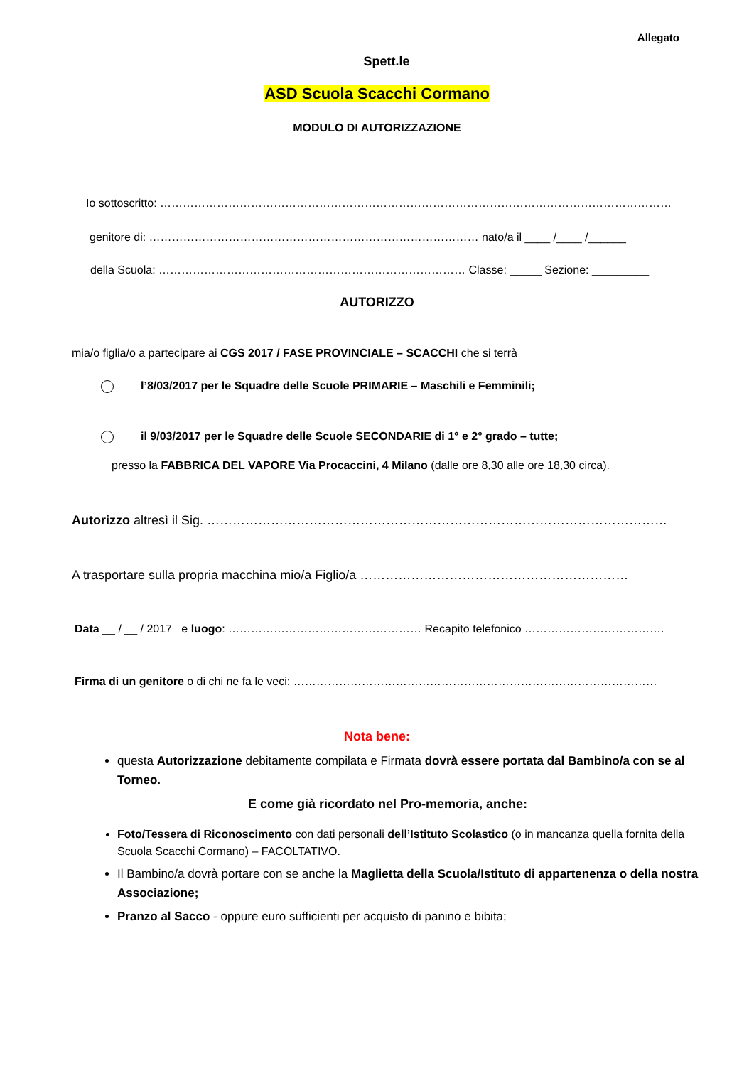Allegato
Spett.le
ASD Scuola Scacchi Cormano
MODULO DI AUTORIZZAZIONE
Io sottoscritto: ………………………………………………………………………………………………………………………
genitore di: …………………………………………………………………………… nato/a il ____ /____ /______
della Scuola: ……………………………………………………………………… Classe: _____ Sezione: _________
AUTORIZZO
mia/o figlia/o a partecipare ai CGS 2017 / FASE PROVINCIALE – SCACCHI che si terrà
l’8/03/2017 per le Squadre delle Scuole PRIMARIE – Maschili e Femminili;
il 9/03/2017 per le Squadre delle Scuole SECONDARIE di 1° e 2° grado – tutte;
presso la FABBRICA DEL VAPORE Via Procaccini, 4 Milano (dalle ore 8,30 alle ore 18,30 circa).
Autorizzo altresì il Sig. ………………………………………………………………………………………………
A trasportare sulla propria macchina mio/a Figlio/a ………………………………………………………
Data __ / __ / 2017 e luogo: …………………………………………… Recapito telefonico ……………………………….
Firma di un genitore o di chi ne fa le veci: ……………………………………………………………………………………
Nota bene:
questa Autorizzazione debitamente compilata e Firmata dovrà essere portata dal Bambino/a con se al Torneo.
E come già ricordato nel Pro-memoria, anche:
Foto/Tessera di Riconoscimento con dati personali dell’Istituto Scolastico (o in mancanza quella fornita della Scuola Scacchi Cormano) – FACOLTATIVO.
Il Bambino/a dovrà portare con se anche la Maglietta della Scuola/Istituto di appartenenza o della nostra Associazione;
Pranzo al Sacco - oppure euro sufficienti per acquisto di panino e bibita;